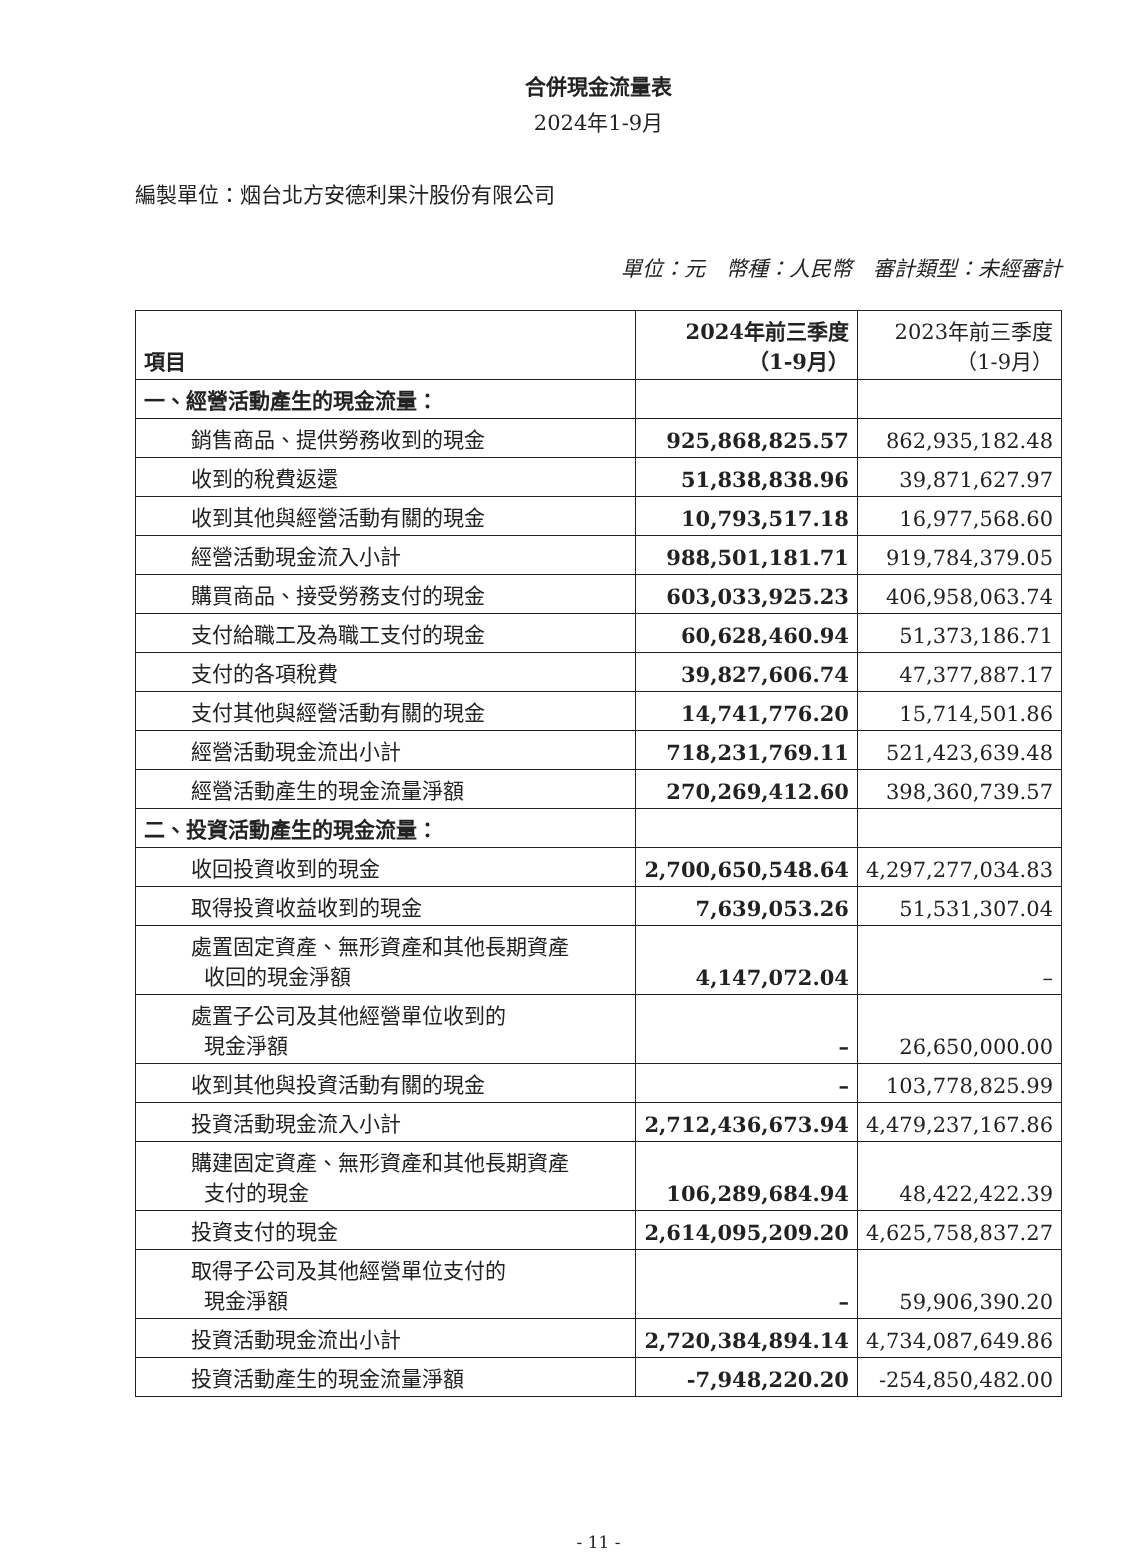合併現金流量表
2024年1-9月
編製單位：烟台北方安德利果汁股份有限公司
單位：元　幣種：人民幣　審計類型：未經審計
| 項目 | 2024年前三季度 （1-9月） | 2023年前三季度 （1-9月） |
| --- | --- | --- |
| 一、經營活動產生的現金流量： | | |
| 銷售商品、提供勞務收到的現金 | 925,868,825.57 | 862,935,182.48 |
| 收到的稅費返還 | 51,838,838.96 | 39,871,627.97 |
| 收到其他與經營活動有關的現金 | 10,793,517.18 | 16,977,568.60 |
| 經營活動現金流入小計 | 988,501,181.71 | 919,784,379.05 |
| 購買商品、接受勞務支付的現金 | 603,033,925.23 | 406,958,063.74 |
| 支付給職工及為職工支付的現金 | 60,628,460.94 | 51,373,186.71 |
| 支付的各項稅費 | 39,827,606.74 | 47,377,887.17 |
| 支付其他與經營活動有關的現金 | 14,741,776.20 | 15,714,501.86 |
| 經營活動現金流出小計 | 718,231,769.11 | 521,423,639.48 |
| 經營活動產生的現金流量淨額 | 270,269,412.60 | 398,360,739.57 |
| 二、投資活動產生的現金流量： | | |
| 收回投資收到的現金 | 2,700,650,548.64 | 4,297,277,034.83 |
| 取得投資收益收到的現金 | 7,639,053.26 | 51,531,307.04 |
| 處置固定資產、無形資產和其他長期資產 收回的現金淨額 | 4,147,072.04 | – |
| 處置子公司及其他經營單位收到的 現金淨額 | – | 26,650,000.00 |
| 收到其他與投資活動有關的現金 | – | 103,778,825.99 |
| 投資活動現金流入小計 | 2,712,436,673.94 | 4,479,237,167.86 |
| 購建固定資產、無形資產和其他長期資產 支付的現金 | 106,289,684.94 | 48,422,422.39 |
| 投資支付的現金 | 2,614,095,209.20 | 4,625,758,837.27 |
| 取得子公司及其他經營單位支付的 現金淨額 | – | 59,906,390.20 |
| 投資活動現金流出小計 | 2,720,384,894.14 | 4,734,087,649.86 |
| 投資活動產生的現金流量淨額 | -7,948,220.20 | -254,850,482.00 |
- 11 -